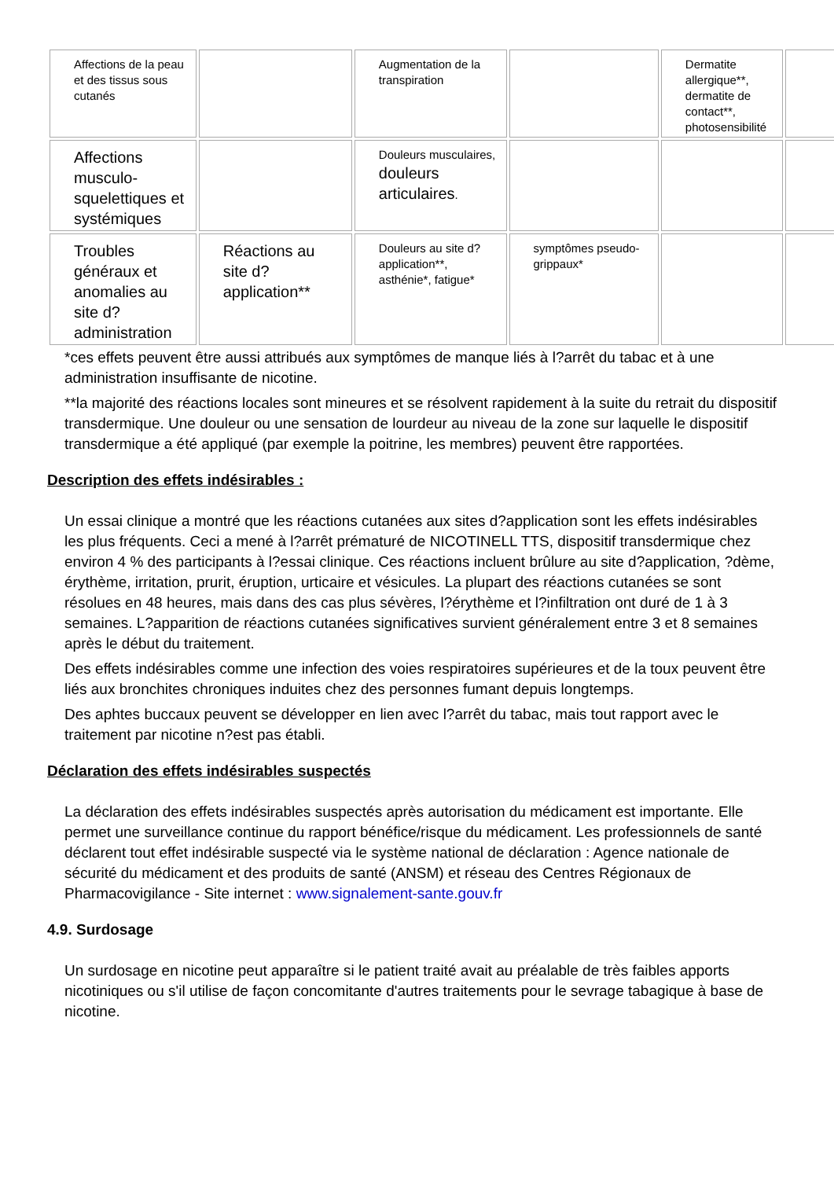| Affections de la peau et des tissus sous cutanés | | Augmentation de la transpiration | | Dermatite allergique**, dermatite de contact**, photosensibilité | |
| Affections musculo-squelettiques et systémiques | | Douleurs musculaires, douleurs articulaires . | | | |
| Troubles généraux et anomalies au site d?administration | Réactions au site d?application** | Douleurs au site d?application**, asthénie*, fatigue* | symptômes pseudo-grippaux* | | |
*ces effets peuvent être aussi attribués aux symptômes de manque liés à l?arrêt du tabac et à une administration insuffisante de nicotine.
**la majorité des réactions locales sont mineures et se résolvent rapidement à la suite du retrait du dispositif transdermique. Une douleur ou une sensation de lourdeur au niveau de la zone sur laquelle le dispositif transdermique a été appliqué (par exemple la poitrine, les membres) peuvent être rapportées.
Description des effets indésirables :
Un essai clinique a montré que les réactions cutanées aux sites d?application sont les effets indésirables les plus fréquents. Ceci a mené à l?arrêt prématuré de NICOTINELL TTS, dispositif transdermique chez environ 4 % des participants à l?essai clinique. Ces réactions incluent brûlure au site d?application, ?dème, érythème, irritation, prurit, éruption, urticaire et vésicules. La plupart des réactions cutanées se sont résolues en 48 heures, mais dans des cas plus sévères, l?érythème et l?infiltration ont duré de 1 à 3 semaines. L?apparition de réactions cutanées significatives survient généralement entre 3 et 8 semaines après le début du traitement.
Des effets indésirables comme une infection des voies respiratoires supérieures et de la toux peuvent être liés aux bronchites chroniques induites chez des personnes fumant depuis longtemps.
Des aphtes buccaux peuvent se développer en lien avec l?arrêt du tabac, mais tout rapport avec le traitement par nicotine n?est pas établi.
Déclaration des effets indésirables suspectés
La déclaration des effets indésirables suspectés après autorisation du médicament est importante. Elle permet une surveillance continue du rapport bénéfice/risque du médicament. Les professionnels de santé déclarent tout effet indésirable suspecté via le système national de déclaration : Agence nationale de sécurité du médicament et des produits de santé (ANSM) et réseau des Centres Régionaux de Pharmacovigilance - Site internet : www.signalement-sante.gouv.fr
4.9. Surdosage
Un surdosage en nicotine peut apparaître si le patient traité avait au préalable de très faibles apports nicotiniques ou s'il utilise de façon concomitante d'autres traitements pour le sevrage tabagique à base de nicotine.